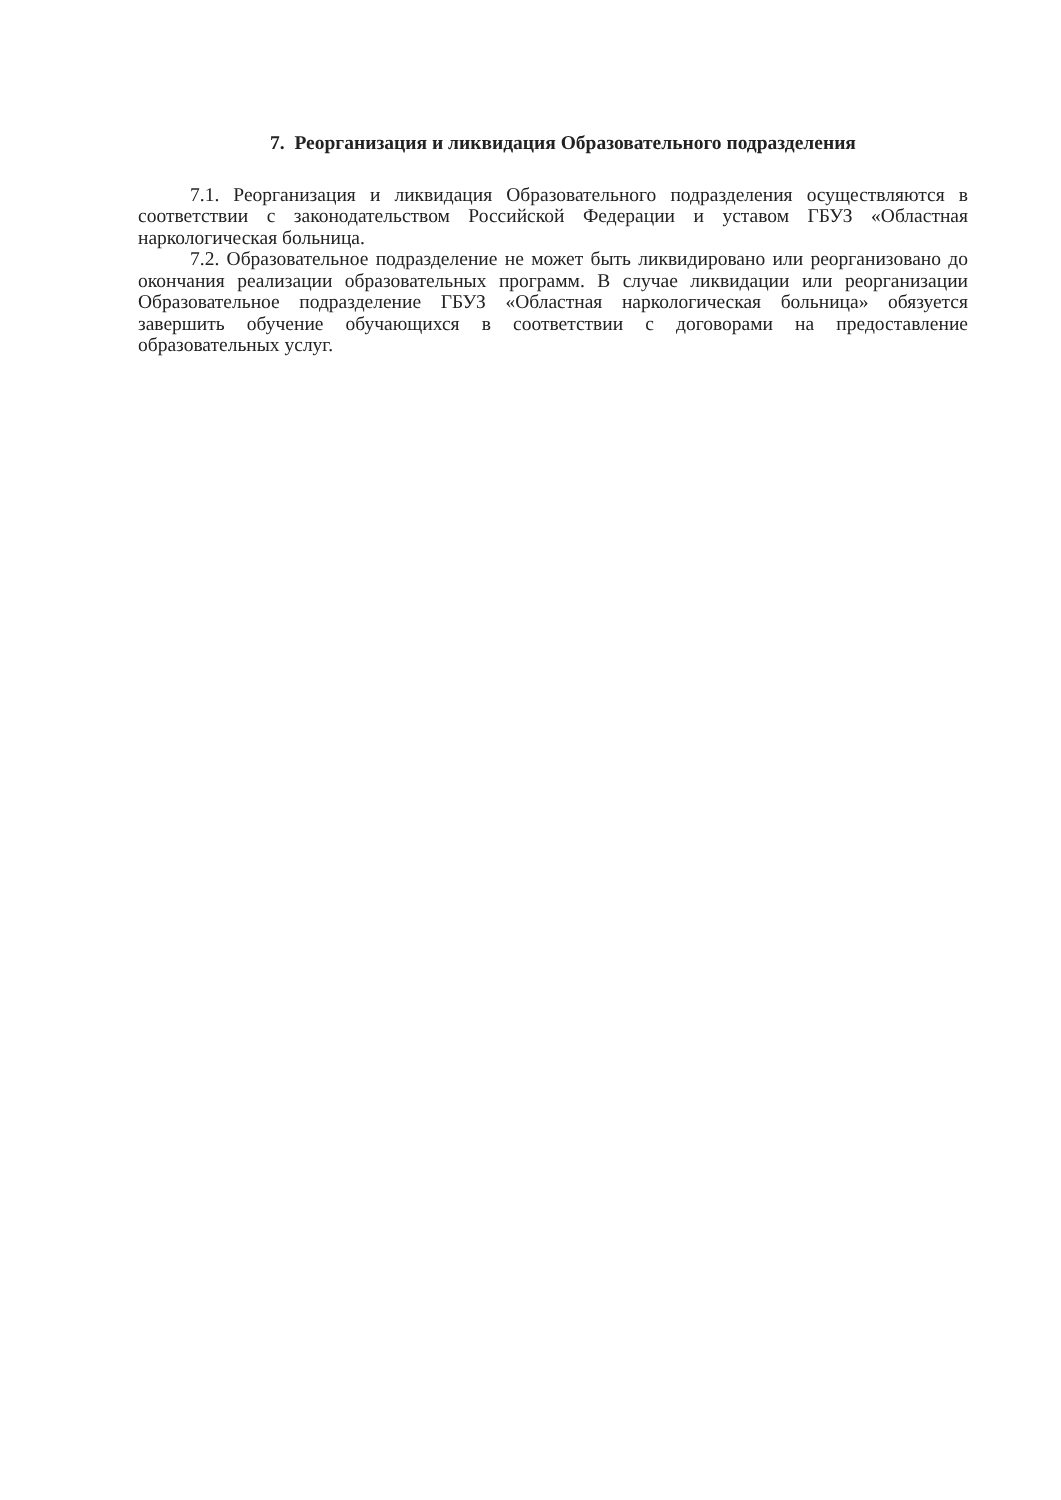7. Реорганизация и ликвидация Образовательного подразделения
7.1. Реорганизация и ликвидация Образовательного подразделения осуществляются в соответствии с законодательством Российской Федерации и уставом ГБУЗ «Областная наркологическая больница.
7.2. Образовательное подразделение не может быть ликвидировано или реорганизовано до окончания реализации образовательных программ. В случае ликвидации или реорганизации Образовательное подразделение ГБУЗ «Областная наркологическая больница» обязуется завершить обучение обучающихся в соответствии с договорами на предоставление образовательных услуг.